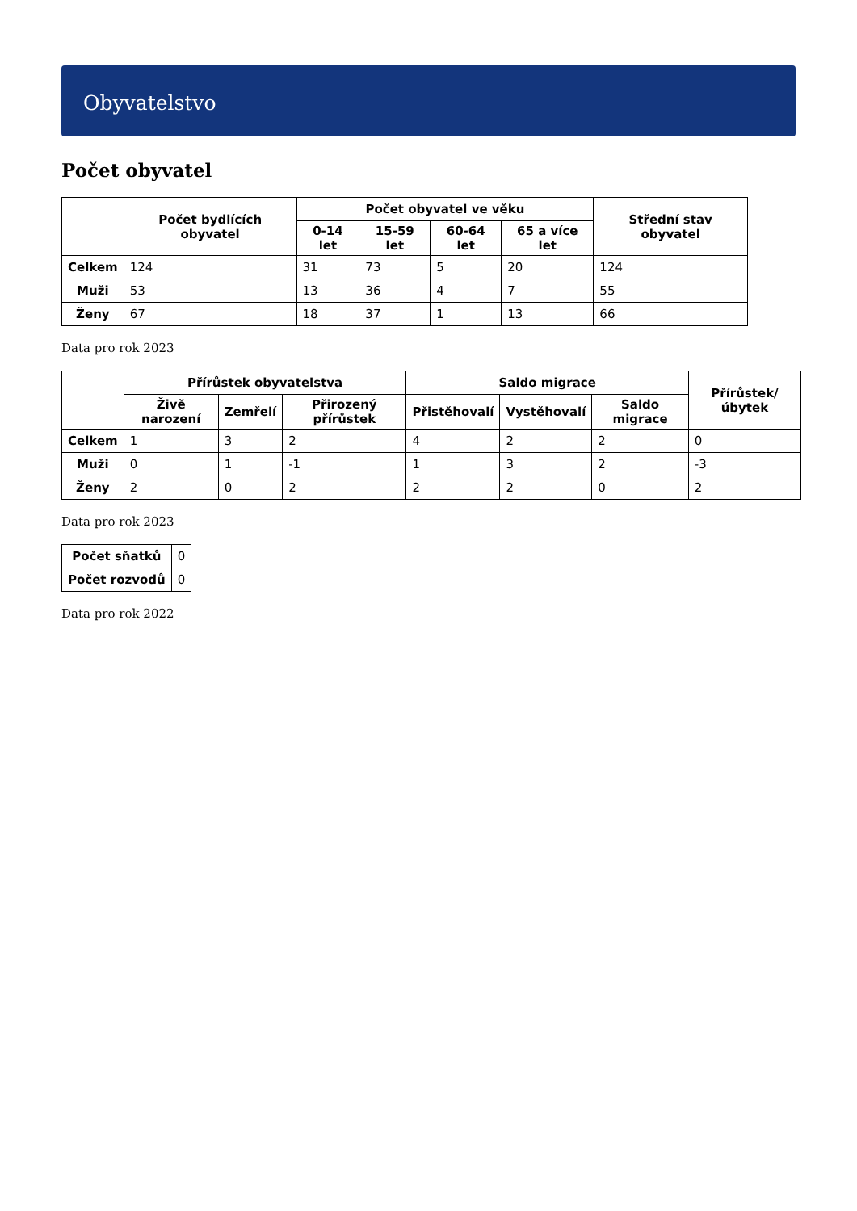Obyvatelstvo
Počet obyvatel
| | Počet bydlících obyvatel | Počet obyvatel ve věku | | | | Střední stav obyvatel |
| --- | --- | --- | --- | --- | --- | --- |
| | | 0-14 let | 15-59 let | 60-64 let | 65 a více let | |
| Celkem | 124 | 31 | 73 | 5 | 20 | 124 |
| Muži | 53 | 13 | 36 | 4 | 7 | 55 |
| Ženy | 67 | 18 | 37 | 1 | 13 | 66 |
Data pro rok 2023
| | Přírůstek obyvatelstva | | | Saldo migrace | | | Přírůstek/úbytek |
| --- | --- | --- | --- | --- | --- | --- | --- |
| | Živě narození | Zemřelí | Přirozený přírůstek | Přistěhovalí | Vystěhovalí | Saldo migrace | |
| Celkem | 1 | 3 | 2 | 4 | 2 | 2 | 0 |
| Muži | 0 | 1 | -1 | 1 | 3 | 2 | -3 |
| Ženy | 2 | 0 | 2 | 2 | 2 | 0 | 2 |
Data pro rok 2023
| Počet sňatků | 0 |
| Počet rozvodů | 0 |
Data pro rok 2022